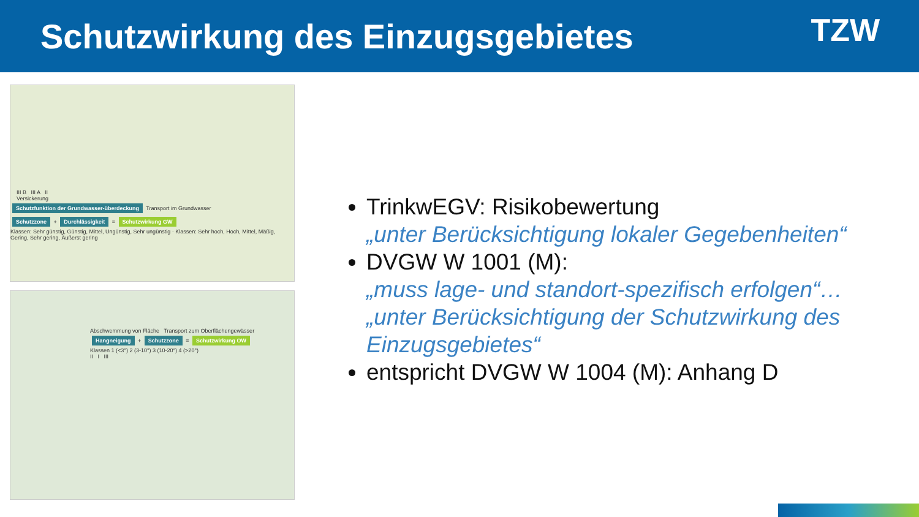Schutzwirkung des Einzugsgebietes
TZW
III B III A II
Versickerung
Schutzfunktion der Grundwasser-überdeckung Transport im Grundwasser
Schutzzone + Durchlässigkeit = Schutzwirkung GW
Klassen: Sehr günstig, Günstig, Mittel, Ungünstig, Sehr ungünstig · Klassen: Sehr hoch, Hoch, Mittel, Mäßig, Gering, Sehr gering, Äußerst gering
Abschwemmung von Fläche Transport zum Oberflächengewässer
Hangneigung + Schutzzone = Schutzwirkung OW
Klassen 1 (<3°) 2 (3-10°) 3 (10-20°) 4 (>20°)
II I III
TrinkwEGV: Risikobewertung
„unter Berücksichtigung lokaler Gegebenheiten“
DVGW W 1001 (M):
„muss lage- und standort-spezifisch erfolgen“…
„unter Berücksichtigung der Schutzwirkung des Einzugsgebietes“
entspricht DVGW W 1004 (M): Anhang D